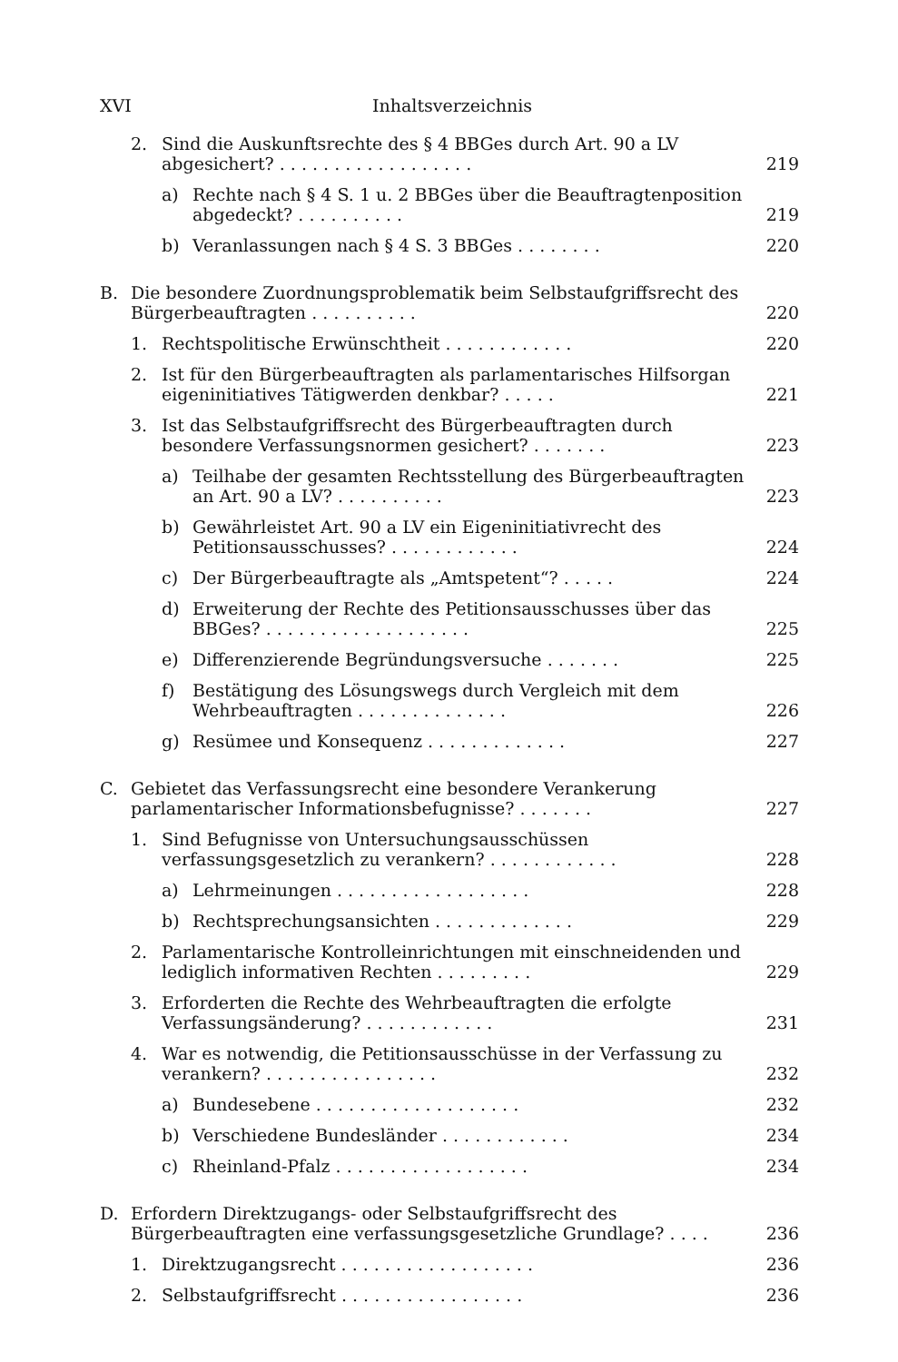XVI Inhaltsverzeichnis
2. Sind die Auskunftsrechte des § 4 BBGes durch Art. 90 a LV abgesichert? . . . . . . . . . . . . . . . . . . 219
a) Rechte nach § 4 S. 1 u. 2 BBGes über die Beauftragtenposition abgedeckt? . . . . . . . . . . 219
b) Veranlassungen nach § 4 S. 3 BBGes . . . . . . . . 220
B. Die besondere Zuordnungsproblematik beim Selbstaufgriffsrecht des Bürgerbeauftragten . . . . . . . . . . 220
1. Rechtspolitische Erwünschtheit . . . . . . . . . . . . 220
2. Ist für den Bürgerbeauftragten als parlamentarisches Hilfsorgan eigeninitiatives Tätigwerden denkbar? . . . . . 221
3. Ist das Selbstaufgriffsrecht des Bürgerbeauftragten durch besondere Verfassungsnormen gesichert? . . . . . . . 223
a) Teilhabe der gesamten Rechtsstellung des Bürgerbeauftragten an Art. 90 a LV? . . . . . . . . . . 223
b) Gewährleistet Art. 90 a LV ein Eigeninitiativrecht des Petitionsausschusses? . . . . . . . . . . . . 224
c) Der Bürgerbeauftragte als „Amtspetent“? . . . . . 224
d) Erweiterung der Rechte des Petitionsausschusses über das BBGes? . . . . . . . . . . . . . . . . . . . 225
e) Differenzierende Begründungsversuche . . . . . . . 225
f) Bestätigung des Lösungswegs durch Vergleich mit dem Wehrbeauftragten . . . . . . . . . . . . . . 226
g) Resümee und Konsequenz . . . . . . . . . . . . . 227
C. Gebietet das Verfassungsrecht eine besondere Verankerung parlamentarischer Informationsbefugnisse? . . . . . . . 227
1. Sind Befugnisse von Untersuchungsausschüssen verfassungsgesetzlich zu verankern? . . . . . . . . . . . . 228
a) Lehrmeinungen . . . . . . . . . . . . . . . . . . 228
b) Rechtsprechungsansichten . . . . . . . . . . . . . 229
2. Parlamentarische Kontrolleinrichtungen mit einschneidenden und lediglich informativen Rechten . . . . . . . . . 229
3. Erforderten die Rechte des Wehrbeauftragten die erfolgte Verfassungsänderung? . . . . . . . . . . . . 231
4. War es notwendig, die Petitionsausschüsse in der Verfassung zu verankern? . . . . . . . . . . . . . . . . 232
a) Bundesebene . . . . . . . . . . . . . . . . . . . 232
b) Verschiedene Bundesländer . . . . . . . . . . . . 234
c) Rheinland-Pfalz . . . . . . . . . . . . . . . . . . 234
D. Erfordern Direktzugangs- oder Selbstaufgriffsrecht des Bürgerbeauftragten eine verfassungsgesetzliche Grundlage? . . . . 236
1. Direktzugangsrecht . . . . . . . . . . . . . . . . . . 236
2. Selbstaufgriffsrecht . . . . . . . . . . . . . . . . . 236